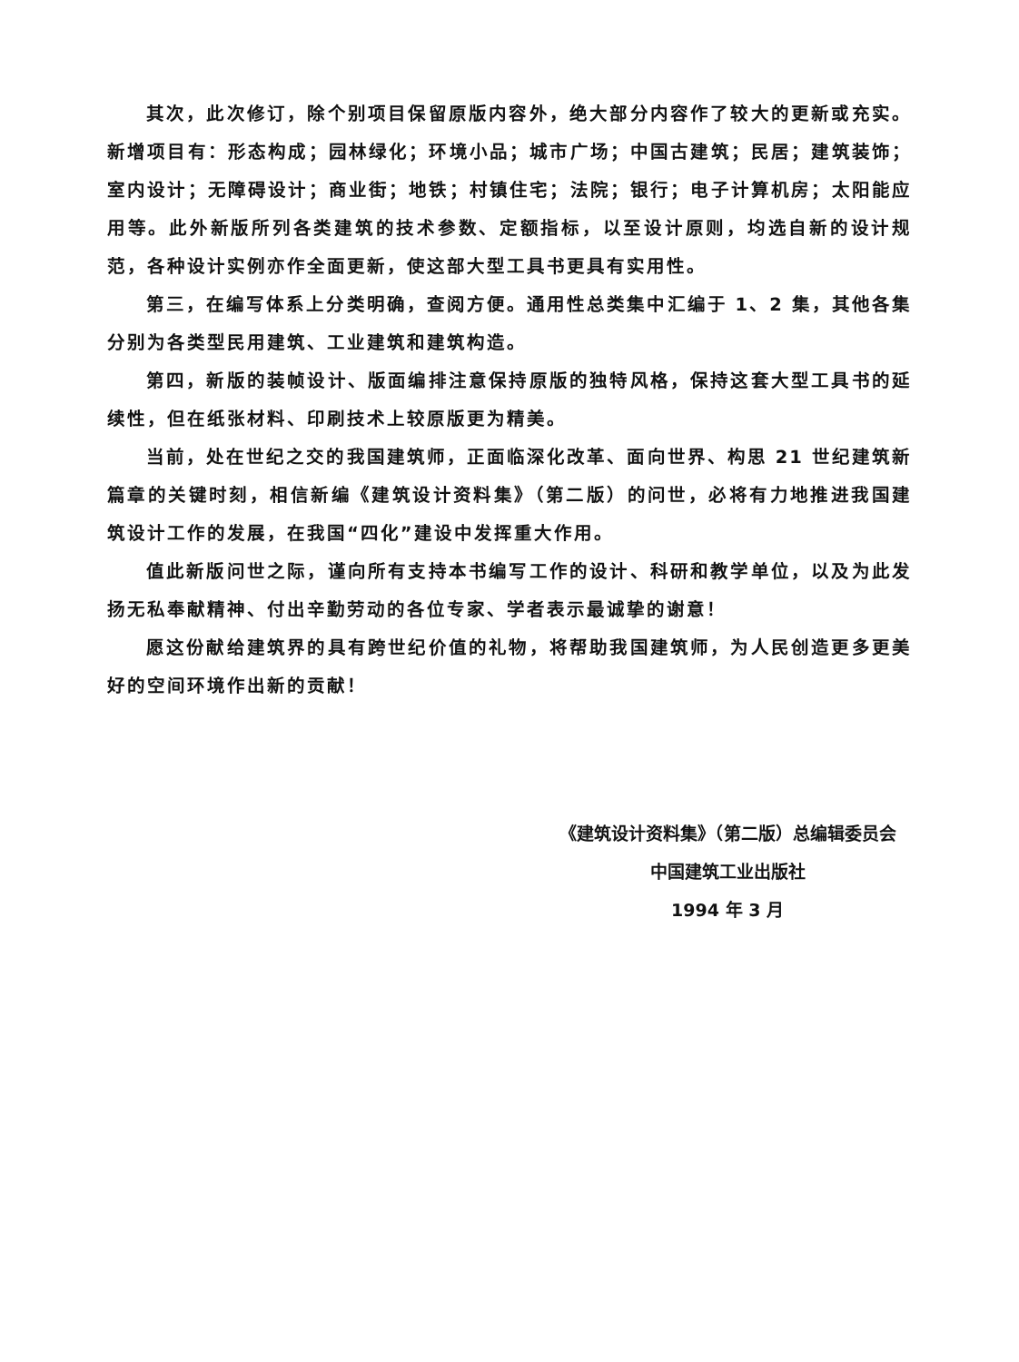其次，此次修订，除个别项目保留原版内容外，绝大部分内容作了较大的更新或充实。新增项目有：形态构成；园林绿化；环境小品；城市广场；中国古建筑；民居；建筑装饰；室内设计；无障碍设计；商业街；地铁；村镇住宅；法院；银行；电子计算机房；太阳能应用等。此外新版所列各类建筑的技术参数、定额指标，以至设计原则，均选自新的设计规范，各种设计实例亦作全面更新，使这部大型工具书更具有实用性。
第三，在编写体系上分类明确，查阅方便。通用性总类集中汇编于 1、2 集，其他各集分别为各类型民用建筑、工业建筑和建筑构造。
第四，新版的装帧设计、版面编排注意保持原版的独特风格，保持这套大型工具书的延续性，但在纸张材料、印刷技术上较原版更为精美。
当前，处在世纪之交的我国建筑师，正面临深化改革、面向世界、构思 21 世纪建筑新篇章的关键时刻，相信新编《建筑设计资料集》（第二版）的问世，必将有力地推进我国建筑设计工作的发展，在我国“四化”建设中发挥重大作用。
值此新版问世之际，谨向所有支持本书编写工作的设计、科研和教学单位，以及为此发扬无私奉献精神、付出辛勤劳动的各位专家、学者表示最诚挚的谢意！
愿这份献给建筑界的具有跨世纪价值的礼物，将帮助我国建筑师，为人民创造更多更美好的空间环境作出新的贡献！
《建筑设计资料集》（第二版）总编辑委员会
中国建筑工业出版社
1994 年 3 月